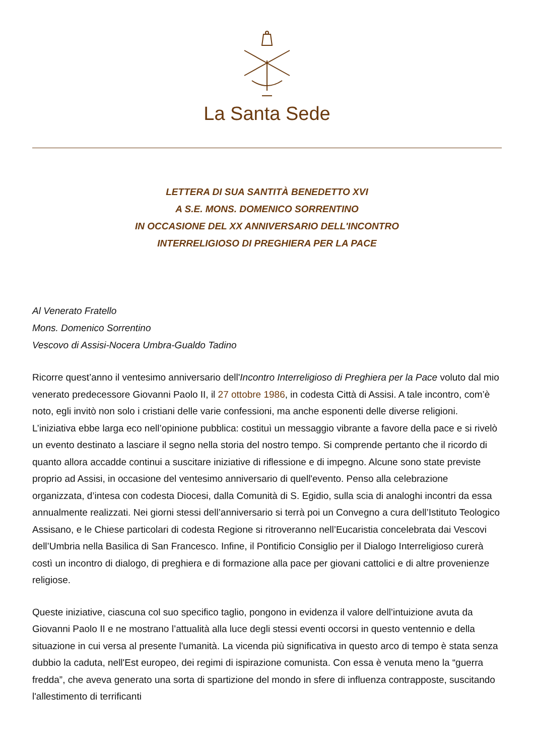La Santa Sede
LETTERA DI SUA SANTITÀ BENEDETTO XVI
A S.E. MONS. DOMENICO SORRENTINO
IN OCCASIONE DEL XX ANNIVERSARIO DELL'INCONTRO
INTERRELIGIOSO DI PREGHIERA PER LA PACE
Al Venerato Fratello
Mons. Domenico Sorrentino
Vescovo di Assisi-Nocera Umbra-Gualdo Tadino
Ricorre quest’anno il ventesimo anniversario dell'Incontro Interreligioso di Preghiera per la Pace voluto dal mio venerato predecessore Giovanni Paolo II, il 27 ottobre 1986, in codesta Città di Assisi. A tale incontro, com’è noto, egli invitò non solo i cristiani delle varie confessioni, ma anche esponenti delle diverse religioni. L’iniziativa ebbe larga eco nell’opinione pubblica: costituì un messaggio vibrante a favore della pace e si rivelò un evento destinato a lasciare il segno nella storia del nostro tempo. Si comprende pertanto che il ricordo di quanto allora accadde continui a suscitare iniziative di riflessione e di impegno. Alcune sono state previste proprio ad Assisi, in occasione del ventesimo anniversario di quell'evento. Penso alla celebrazione organizzata, d’intesa con codesta Diocesi, dalla Comunità di S. Egidio, sulla scia di analoghi incontri da essa annualmente realizzati. Nei giorni stessi dell’anniversario si terrà poi un Convegno a cura dell’Istituto Teologico Assisano, e le Chiese particolari di codesta Regione si ritroveranno nell’Eucaristia concelebrata dai Vescovi dell’Umbria nella Basilica di San Francesco. Infine, il Pontificio Consiglio per il Dialogo Interreligioso curerà costì un incontro di dialogo, di preghiera e di formazione alla pace per giovani cattolici e di altre provenienze religiose.
Queste iniziative, ciascuna col suo specifico taglio, pongono in evidenza il valore dell’intuizione avuta da Giovanni Paolo II e ne mostrano l’attualità alla luce degli stessi eventi occorsi in questo ventennio e della situazione in cui versa al presente l'umanità. La vicenda più significativa in questo arco di tempo è stata senza dubbio la caduta, nell'Est europeo, dei regimi di ispirazione comunista. Con essa è venuta meno la “guerra fredda”, che aveva generato una sorta di spartizione del mondo in sfere di influenza contrapposte, suscitando l'allestimento di terrificanti